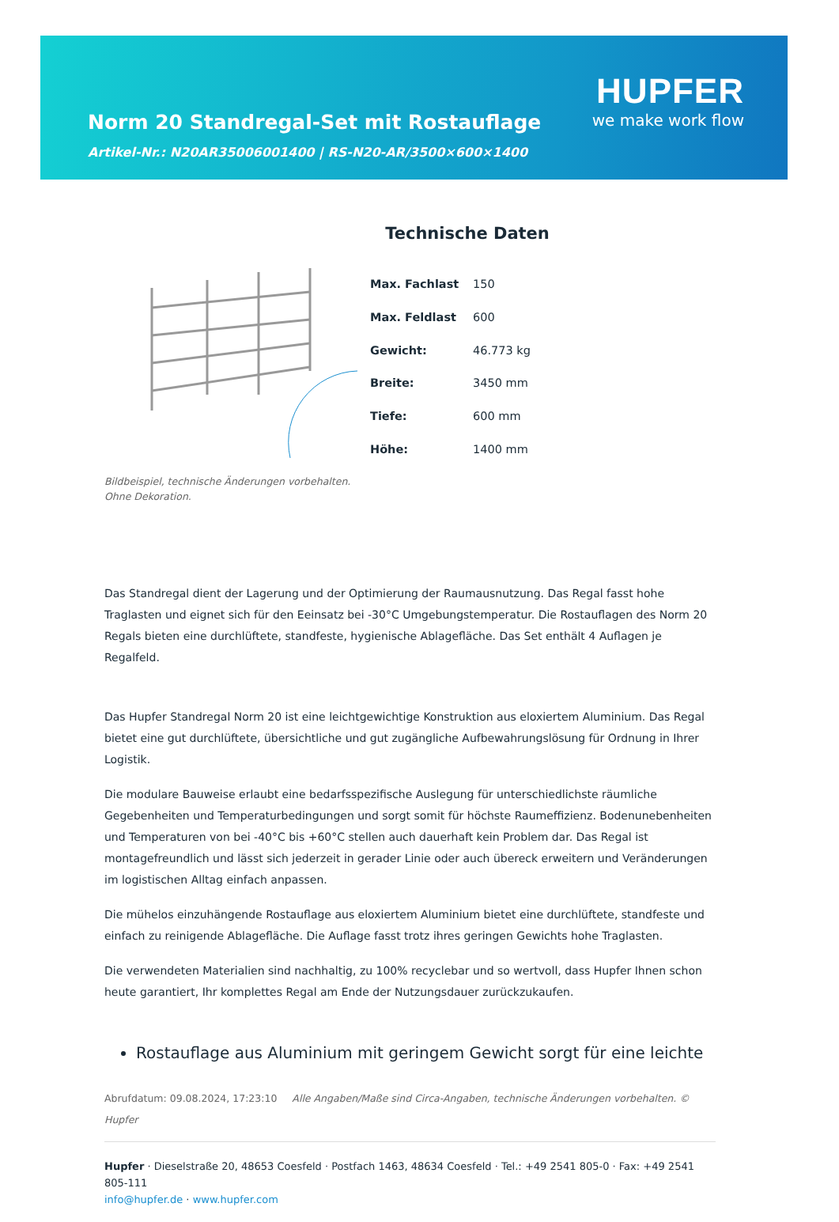Norm 20 Standregal-Set mit Rostauflage
Artikel-Nr.: N20AR35006001400 | RS-N20-AR/3500×600×1400
HUPFER
we make work flow
Technische Daten
| Max. Fachlast | 150 |
| Max. Feldlast | 600 |
| Gewicht: | 46.773 kg |
| Breite: | 3450 mm |
| Tiefe: | 600 mm |
| Höhe: | 1400 mm |
Bildbeispiel, technische Änderungen vorbehalten.
Ohne Dekoration.
Das Standregal dient der Lagerung und der Optimierung der Raumausnutzung. Das Regal fasst hohe Traglasten und eignet sich für den Eeinsatz bei -30°C Umgebungstemperatur. Die Rostauflagen des Norm 20 Regals bieten eine durchlüftete, standfeste, hygienische Ablagefläche. Das Set enthält 4 Auflagen je Regalfeld.
Das Hupfer Standregal Norm 20 ist eine leichtgewichtige Konstruktion aus eloxiertem Aluminium. Das Regal bietet eine gut durchlüftete, übersichtliche und gut zugängliche Aufbewahrungslösung für Ordnung in Ihrer Logistik.
Die modulare Bauweise erlaubt eine bedarfsspezifische Auslegung für unterschiedlichste räumliche Gegebenheiten und Temperaturbedingungen und sorgt somit für höchste Raumeffizienz. Bodenunebenheiten und Temperaturen von bei -40°C bis +60°C stellen auch dauerhaft kein Problem dar. Das Regal ist montagefreundlich und lässt sich jederzeit in gerader Linie oder auch übereck erweitern und Veränderungen im logistischen Alltag einfach anpassen.
Die mühelos einzuhängende Rostauflage aus eloxiertem Aluminium bietet eine durchlüftete, standfeste und einfach zu reinigende Ablagefläche. Die Auflage fasst trotz ihres geringen Gewichts hohe Traglasten.
Die verwendeten Materialien sind nachhaltig, zu 100% recyclebar und so wertvoll, dass Hupfer Ihnen schon heute garantiert, Ihr komplettes Regal am Ende der Nutzungsdauer zurückzukaufen.
Rostauflage aus Aluminium mit geringem Gewicht sorgt für eine leichte
Abrufdatum: 09.08.2024, 17:23:10 Alle Angaben/Maße sind Circa-Angaben, technische Änderungen vorbehalten. © Hupfer
Hupfer · Dieselstraße 20, 48653 Coesfeld · Postfach 1463, 48634 Coesfeld · Tel.: +49 2541 805-0 · Fax: +49 2541 805-111
info@hupfer.de · www.hupfer.com